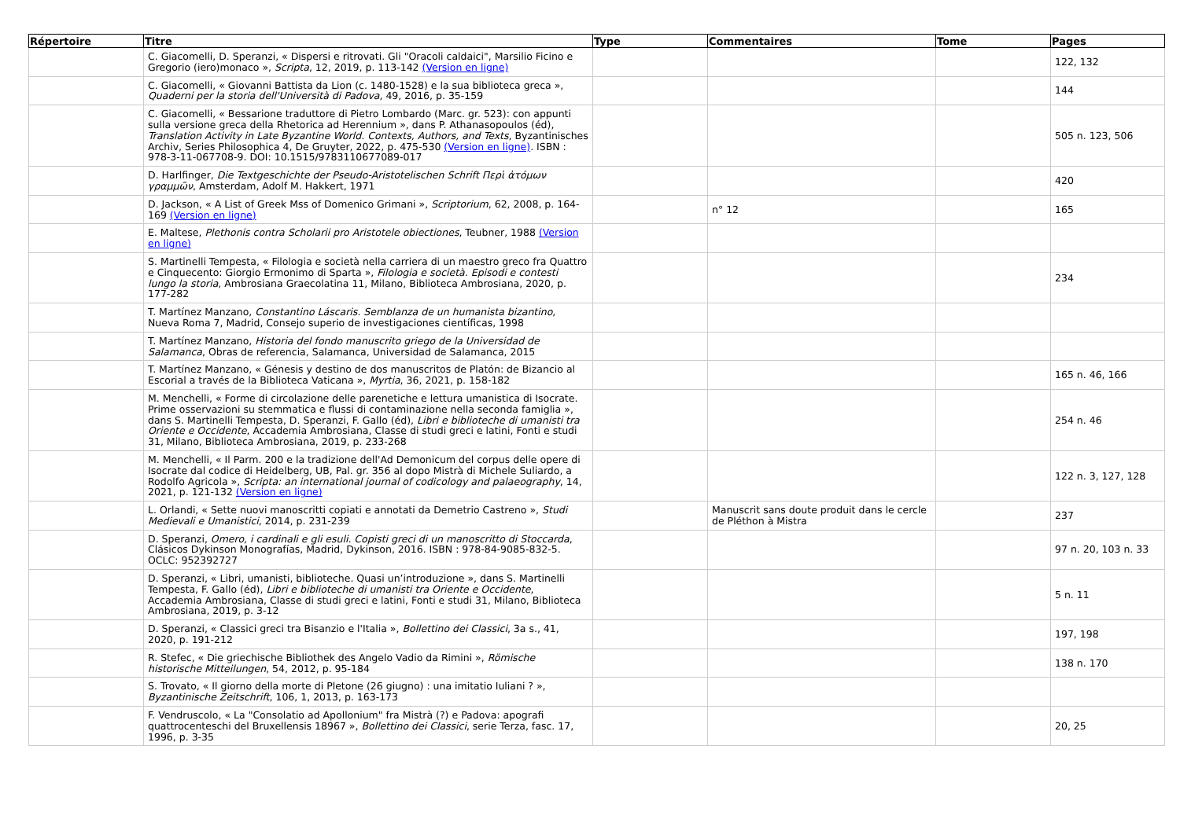| Répertoire | Titre | Type | Commentaires | Tome | Pages |
| --- | --- | --- | --- | --- | --- |
| | C. Giacomelli, D. Speranzi, « Dispersi e ritrovati. Gli "Oracoli caldaici", Marsilio Ficino e Gregorio (iero)monaco », Scripta , 12, 2019, p. 113-142 (Version en ligne) | | | | 122, 132 |
| | C. Giacomelli, « Giovanni Battista da Lion (c. 1480-1528) e la sua biblioteca greca », Quaderni per la storia dell'Università di Padova , 49, 2016, p. 35-159 | | | | 144 |
| | C. Giacomelli, « Bessarione traduttore di Pietro Lombardo (Marc. gr. 523): con appunti sulla versione greca della Rhetorica ad Herennium », dans P. Athanasopoulos (éd), Translation Activity in Late Byzantine World. Contexts, Authors, and Texts , Byzantinisches Archiv, Series Philosophica 4, De Gruyter, 2022, p. 475-530 (Version en ligne) . ISBN : 978-3-11-067708-9. DOI: 10.1515/9783110677089-017 | | | | 505 n. 123, 506 |
| | D. Harlfinger, Die Textgeschichte der Pseudo-Aristotelischen Schrift Περὶ ἀτόμων γραμμῶν , Amsterdam, Adolf M. Hakkert, 1971 | | | | 420 |
| | D. Jackson, « A List of Greek Mss of Domenico Grimani », Scriptorium , 62, 2008, p. 164-169 (Version en ligne) | | n° 12 | | 165 |
| | E. Maltese, Plethonis contra Scholarii pro Aristotele obiectiones , Teubner, 1988 (Version en ligne) | | | | |
| | S. Martinelli Tempesta, « Filologia e società nella carriera di un maestro greco fra Quattro e Cinquecento: Giorgio Ermonimo di Sparta », Filologia e società. Episodi e contesti lungo la storia , Ambrosiana Graecolatina 11, Milano, Biblioteca Ambrosiana, 2020, p. 177-282 | | | | 234 |
| | T. Martínez Manzano, Constantino Láscaris. Semblanza de un humanista bizantino , Nueva Roma 7, Madrid, Consejo superio de investigaciones científicas, 1998 | | | | |
| | T. Martínez Manzano, Historia del fondo manuscrito griego de la Universidad de Salamanca , Obras de referencia, Salamanca, Universidad de Salamanca, 2015 | | | | |
| | T. Martínez Manzano, « Génesis y destino de dos manuscritos de Platón: de Bizancio al Escorial a través de la Biblioteca Vaticana », Myrtia , 36, 2021, p. 158-182 | | | | 165 n. 46, 166 |
| | M. Menchelli, « Forme di circolazione delle parenetiche e lettura umanistica di Isocrate. Prime osservazioni su stemmatica e flussi di contaminazione nella seconda famiglia », dans S. Martinelli Tempesta, D. Speranzi, F. Gallo (éd), Libri e biblioteche di umanisti tra Oriente e Occidente , Accademia Ambrosiana, Classe di studi greci e latini, Fonti e studi 31, Milano, Biblioteca Ambrosiana, 2019, p. 233-268 | | | | 254 n. 46 |
| | M. Menchelli, « Il Parm. 200 e la tradizione dell'Ad Demonicum del corpus delle opere di Isocrate dal codice di Heidelberg, UB, Pal. gr. 356 al dopo Mistrà di Michele Suliardo, a Rodolfo Agricola », Scripta: an international journal of codicology and palaeography , 14, 2021, p. 121-132 (Version en ligne) | | | | 122 n. 3, 127, 128 |
| | L. Orlandi, « Sette nuovi manoscritti copiati e annotati da Demetrio Castreno », Studi Medievali e Umanistici , 2014, p. 231-239 | | Manuscrit sans doute produit dans le cercle de Pléthon à Mistra | | 237 |
| | D. Speranzi, Omero, i cardinali e gli esuli. Copisti greci di un manoscritto di Stoccarda , Clásicos Dykinson Monografías, Madrid, Dykinson, 2016. ISBN : 978-84-9085-832-5. OCLC: 952392727 | | | | 97 n. 20, 103 n. 33 |
| | D. Speranzi, « Libri, umanisti, biblioteche. Quasi un’introduzione », dans S. Martinelli Tempesta, F. Gallo (éd), Libri e biblioteche di umanisti tra Oriente e Occidente , Accademia Ambrosiana, Classe di studi greci e latini, Fonti e studi 31, Milano, Biblioteca Ambrosiana, 2019, p. 3-12 | | | | 5 n. 11 |
| | D. Speranzi, « Classici greci tra Bisanzio e l'Italia », Bollettino dei Classici , 3a s., 41, 2020, p. 191-212 | | | | 197, 198 |
| | R. Stefec, « Die griechische Bibliothek des Angelo Vadio da Rimini », Römische historische Mitteilungen , 54, 2012, p. 95-184 | | | | 138 n. 170 |
| | S. Trovato, « Il giorno della morte di Pletone (26 giugno) : una imitatio Iuliani ? », Byzantinische Zeitschrift , 106, 1, 2013, p. 163-173 | | | | |
| | F. Vendruscolo, « La "Consolatio ad Apollonium" fra Mistrà (?) e Padova: apografi quattrocenteschi del Bruxellensis 18967 », Bollettino dei Classici , serie Terza, fasc. 17, 1996, p. 3-35 | | | | 20, 25 |